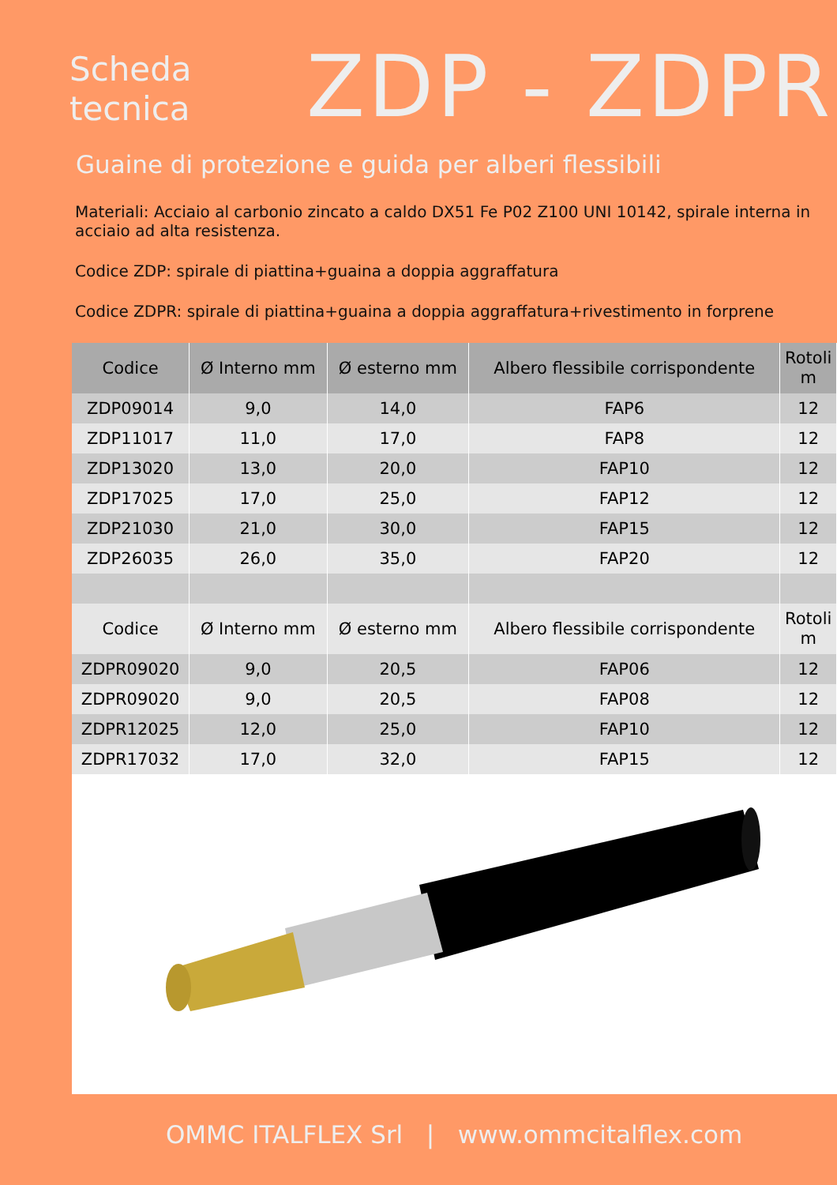Scheda
tecnica
ZDP - ZDPR
Guaine di protezione e guida per alberi flessibili
Materiali: Acciaio al carbonio zincato a caldo DX51 Fe P02 Z100 UNI 10142, spirale interna in acciaio ad alta resistenza.
Codice ZDP: spirale di piattina+guaina a doppia aggraffatura
Codice ZDPR: spirale di piattina+guaina a doppia aggraffatura+rivestimento in forprene
| Codice | Ø Interno mm | Ø esterno mm | Albero flessibile corrispondente | Rotoli m |
| --- | --- | --- | --- | --- |
| ZDP09014 | 9,0 | 14,0 | FAP6 | 12 |
| ZDP11017 | 11,0 | 17,0 | FAP8 | 12 |
| ZDP13020 | 13,0 | 20,0 | FAP10 | 12 |
| ZDP17025 | 17,0 | 25,0 | FAP12 | 12 |
| ZDP21030 | 21,0 | 30,0 | FAP15 | 12 |
| ZDP26035 | 26,0 | 35,0 | FAP20 | 12 |
| Codice | Ø Interno mm | Ø esterno mm | Albero flessibile corrispondente | Rotoli m |
| ZDPR09020 | 9,0 | 20,5 | FAP06 | 12 |
| ZDPR09020 | 9,0 | 20,5 | FAP08 | 12 |
| ZDPR12025 | 12,0 | 25,0 | FAP10 | 12 |
| ZDPR17032 | 17,0 | 32,0 | FAP15 | 12 |
OMMC ITALFLEX Srl | www.ommcitalflex.com